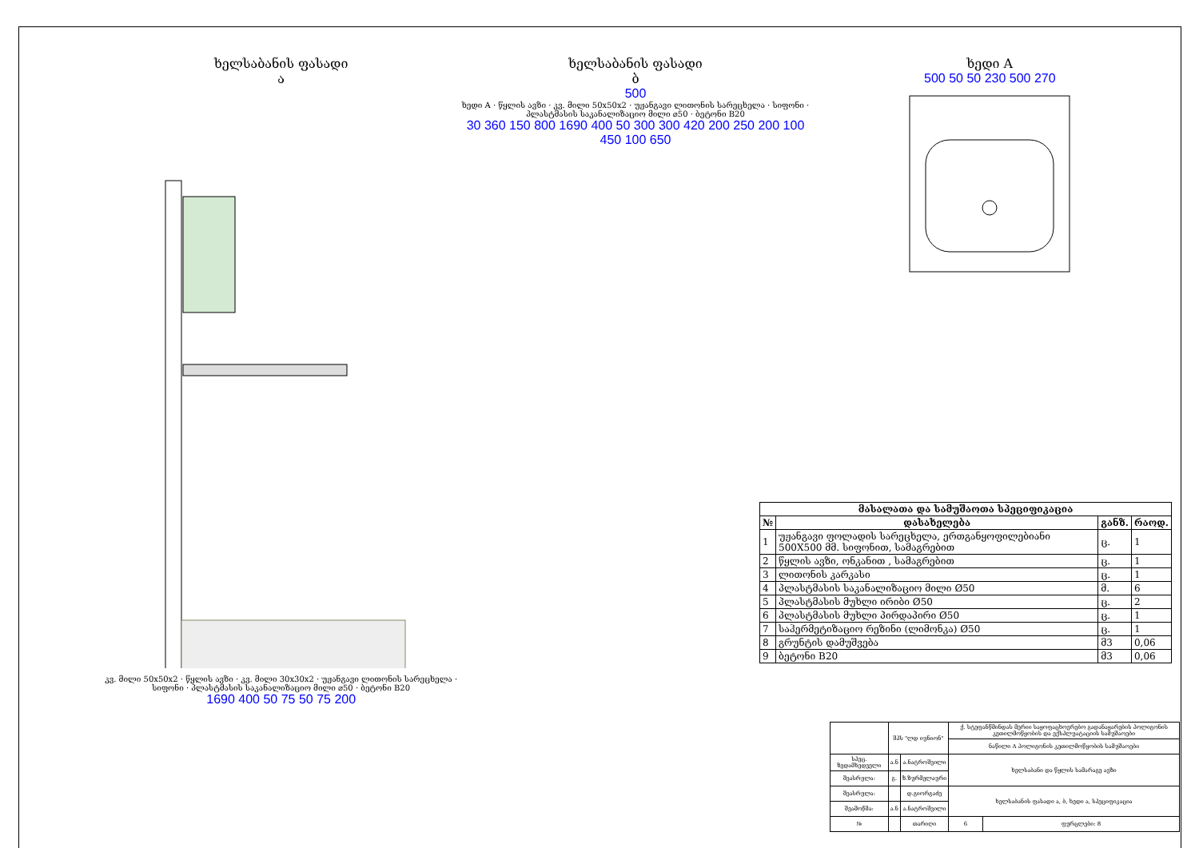ხელსაბანის ფასადი
ა
კვ. მილი 50x50x2 · წყლის ავზი · კვ. მილი 30x30x2 · უჟანგავი ლითონის სარეცხელა · სიფონი · პლასტმასის საკანალიზაციო მილი ⌀50 · ბეტონი B20
1690 400 50 75 50 75 200
ხელსაბანის ფასადი
ბ
500
ხედი A · წყლის ავზი · კვ. მილი 50x50x2 · უჟანგავი ლითონის სარეცხელა · სიფონი · პლასტმასის საკანალიზაციო მილი ⌀50 · ბეტონი B20
30 360 150 800 1690 400 50 300 300 420 200 250 200 100 450 100 650
ხედი A
500 50 50 230 500 270
| მასალათა და სამუშაოთა სპეციფიკაცია | | | |
| --- | --- | --- | --- |
| № | დასახელება | განზ. | რაოდ. |
| 1 | უჟანგავი ფოლადის სარეცხელა, ერთგანყოფილებიანი 500X500 მმ. სიფონით, სამაგრებით | ც. | 1 |
| 2 | წყლის ავზი, ონკანით , სამაგრებით | ც. | 1 |
| 3 | ლითონის კარკასი | ც. | 1 |
| 4 | პლასტმასის საკანალიზაციო მილი Ø50 | მ. | 6 |
| 5 | პლასტმასის მუხლი ირიბი Ø50 | ც. | 2 |
| 6 | პლასტმასის მუხლი პირდაპირი Ø50 | ც. | 1 |
| 7 | საჰერმეტიზაციო რეზინი (ლიმონკა) Ø50 | ც. | 1 |
| 8 | გრუნტის დამუშვება | მ3 | 0,06 |
| 9 | ბეტონი B20 | მ3 | 0,06 |
| | შპს "ლდ იუნიონ" | | ქ. სტეფანწმინდას მერიი საყოფაცხოვრებო გადანაყარების პოლიგონის კეთილმოწყობის და ექსპლუატაციის სამუშაოები | |
| | | | ნაწილი A პოლიგონის კეთილმოწყობის სამუშაოები | |
| სპეც. ზედამხედველი | ა.ნ | ა.ნატროშვილი | ხელსაბანი და წყლის სამარაგე ავზი | |
| შეასრულა: | გ. | ზ.ზურმელაური | | |
| შეასრულა: | | დ.გიორგაძე | ხელსაბანის ფასადი ა, ბ, ხედი ა, სპეციფიკაცია | |
| შეამოწმა: | ა.ნ | ა.ნატროშვილი | | |
| № | | თარიღი | 6 | ფურცლები: 8 |